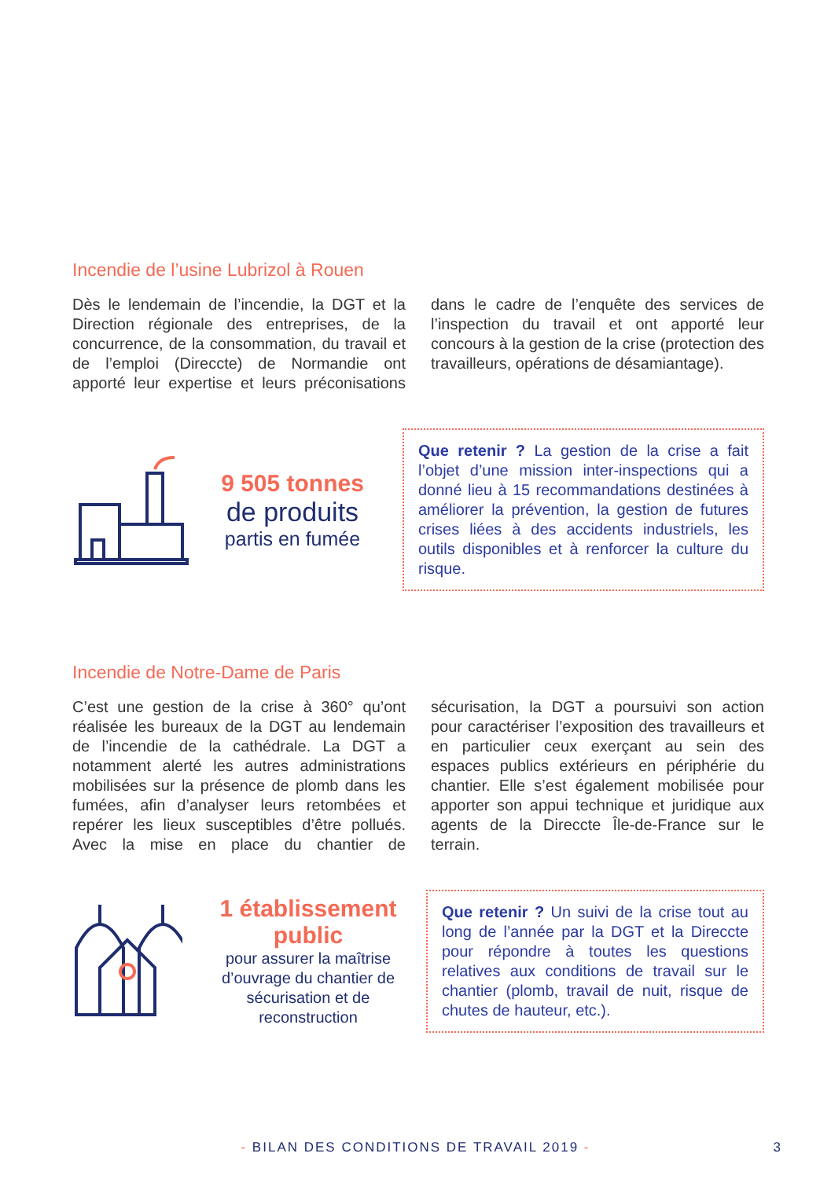Incendie de l’usine Lubrizol à Rouen
Dès le lendemain de l’incendie, la DGT et la Direction régionale des entreprises, de la concurrence, de la consommation, du travail et de l’emploi (Direccte) de Normandie ont apporté leur expertise et leurs préconisations dans le cadre de l’enquête des services de l’inspection du travail et ont apporté leur concours à la gestion de la crise (protection des travailleurs, opérations de désamiantage).
9 505 tonnes
de produits
partis en fumée
Que retenir ? La gestion de la crise a fait l’objet d’une mission inter-inspections qui a donné lieu à 15 recommandations destinées à améliorer la prévention, la gestion de futures crises liées à des accidents industriels, les outils disponibles et à renforcer la culture du risque.
Incendie de Notre-Dame de Paris
C’est une gestion de la crise à 360° qu’ont réalisée les bureaux de la DGT au lendemain de l’incendie de la cathédrale. La DGT a notamment alerté les autres administrations mobilisées sur la présence de plomb dans les fumées, afin d’analyser leurs retombées et repérer les lieux susceptibles d’être pollués. Avec la mise en place du chantier de sécurisation, la DGT a poursuivi son action pour caractériser l’exposition des travailleurs et en particulier ceux exerçant au sein des espaces publics extérieurs en périphérie du chantier. Elle s’est également mobilisée pour apporter son appui technique et juridique aux agents de la Direccte Île-de-France sur le terrain.
1 établissement public
pour assurer la maîtrise d’ouvrage du chantier de sécurisation et de reconstruction
Que retenir ? Un suivi de la crise tout au long de l’année par la DGT et la Direccte pour répondre à toutes les questions relatives aux conditions de travail sur le chantier (plomb, travail de nuit, risque de chutes de hauteur, etc.).
- BILAN DES CONDITIONS DE TRAVAIL 2019 - 3